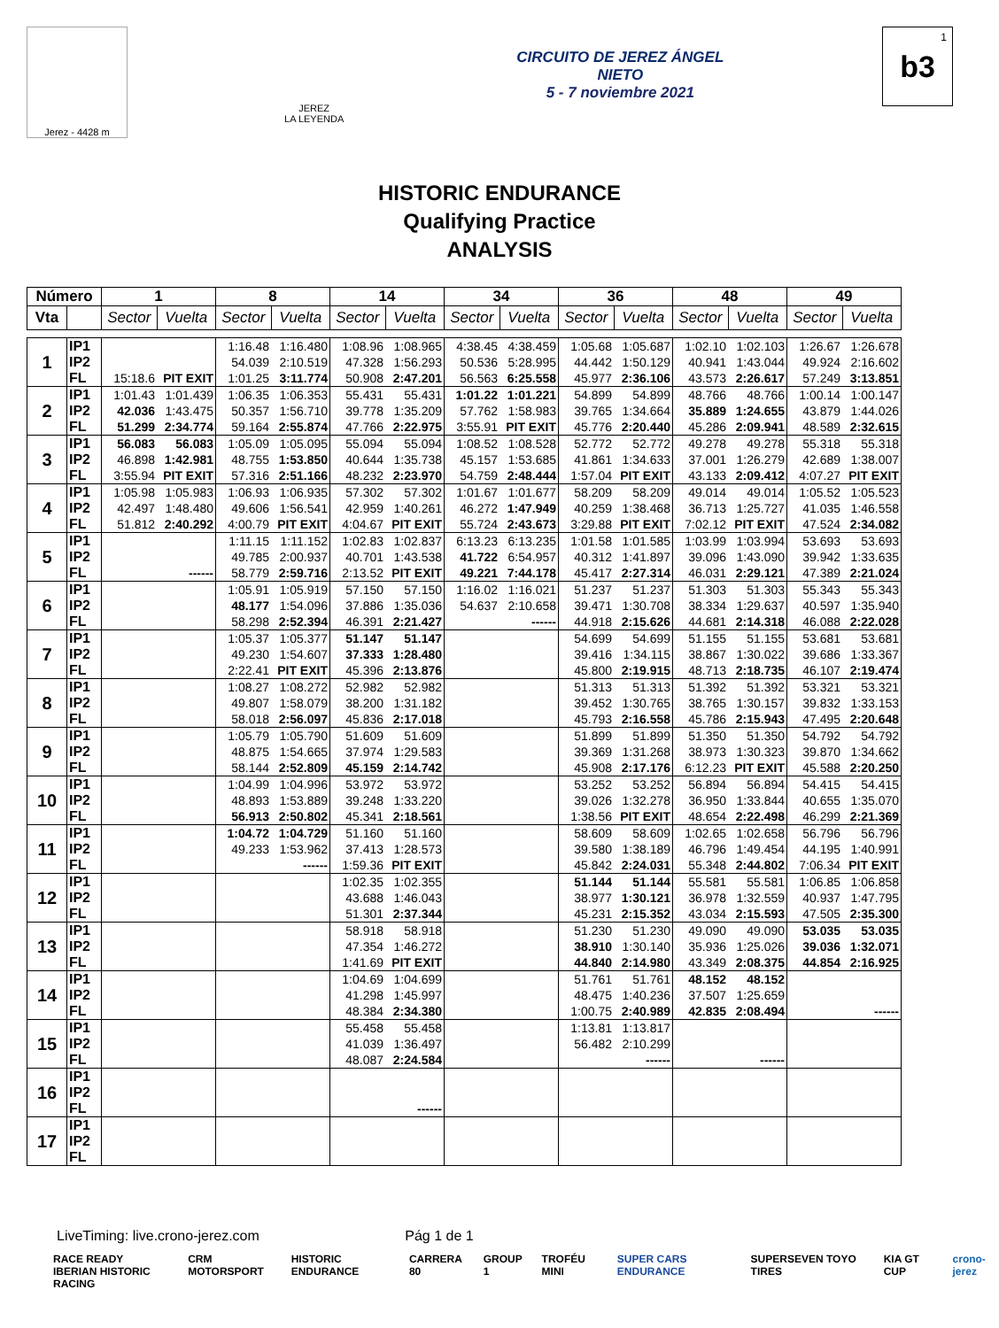Jerez - 4428 m
JEREZ
LA LEYENDA
CIRCUITO DE JEREZ ÁNGEL NIETO
5 - 7 noviembre 2021
b3<sup>1</sup>
HISTORIC ENDURANCE
Qualifying Practice
ANALYSIS
| Número | | 1 | | 8 | | 14 | | 34 | | 36 | | 48 | | 49 | |
| --- | --- | --- | --- | --- | --- | --- | --- | --- | --- | --- | --- | --- | --- | --- | --- |
| Vta | | Sector | Vuelta | Sector | Vuelta | Sector | Vuelta | Sector | Vuelta | Sector | Vuelta | Sector | Vuelta | Sector | Vuelta |
| 1 | IP1 | | | 1:16.48 | 1:16.480 | 1:08.96 | 1:08.965 | 4:38.45 | 4:38.459 | 1:05.68 | 1:05.687 | 1:02.10 | 1:02.103 | 1:26.67 | 1:26.678 |
| | IP2 | | | 54.039 | 2:10.519 | 47.328 | 1:56.293 | 50.536 | 5:28.995 | 44.442 | 1:50.129 | 40.941 | 1:43.044 | 49.924 | 2:16.602 |
| | FL | 15:18.6 | PIT EXIT | 1:01.25 | 3:11.774 | 50.908 | 2:47.201 | 56.563 | 6:25.558 | 45.977 | 2:36.106 | 43.573 | 2:26.617 | 57.249 | 3:13.851 |
| 2 | IP1 | 1:01.43 | 1:01.439 | 1:06.35 | 1:06.353 | 55.431 | 55.431 | 1:01.22 | 1:01.221 | 54.899 | 54.899 | 48.766 | 48.766 | 1:00.14 | 1:00.147 |
| | IP2 | 42.036 | 1:43.475 | 50.357 | 1:56.710 | 39.778 | 1:35.209 | 57.762 | 1:58.983 | 39.765 | 1:34.664 | 35.889 | 1:24.655 | 43.879 | 1:44.026 |
| | FL | 51.299 | 2:34.774 | 59.164 | 2:55.874 | 47.766 | 2:22.975 | 3:55.91 | PIT EXIT | 45.776 | 2:20.440 | 45.286 | 2:09.941 | 48.589 | 2:32.615 |
| 3 | IP1 | 56.083 | 56.083 | 1:05.09 | 1:05.095 | 55.094 | 55.094 | 1:08.52 | 1:08.528 | 52.772 | 52.772 | 49.278 | 49.278 | 55.318 | 55.318 |
| | IP2 | 46.898 | 1:42.981 | 48.755 | 1:53.850 | 40.644 | 1:35.738 | 45.157 | 1:53.685 | 41.861 | 1:34.633 | 37.001 | 1:26.279 | 42.689 | 1:38.007 |
| | FL | 3:55.94 | PIT EXIT | 57.316 | 2:51.166 | 48.232 | 2:23.970 | 54.759 | 2:48.444 | 1:57.04 | PIT EXIT | 43.133 | 2:09.412 | 4:07.27 | PIT EXIT |
| 4 | IP1 | 1:05.98 | 1:05.983 | 1:06.93 | 1:06.935 | 57.302 | 57.302 | 1:01.67 | 1:01.677 | 58.209 | 58.209 | 49.014 | 49.014 | 1:05.52 | 1:05.523 |
| | IP2 | 42.497 | 1:48.480 | 49.606 | 1:56.541 | 42.959 | 1:40.261 | 46.272 | 1:47.949 | 40.259 | 1:38.468 | 36.713 | 1:25.727 | 41.035 | 1:46.558 |
| | FL | 51.812 | 2:40.292 | 4:00.79 | PIT EXIT | 4:04.67 | PIT EXIT | 55.724 | 2:43.673 | 3:29.88 | PIT EXIT | 7:02.12 | PIT EXIT | 47.524 | 2:34.082 |
| 5 | IP1 | | | 1:11.15 | 1:11.152 | 1:02.83 | 1:02.837 | 6:13.23 | 6:13.235 | 1:01.58 | 1:01.585 | 1:03.99 | 1:03.994 | 53.693 | 53.693 |
| | IP2 | | | 49.785 | 2:00.937 | 40.701 | 1:43.538 | 41.722 | 6:54.957 | 40.312 | 1:41.897 | 39.096 | 1:43.090 | 39.942 | 1:33.635 |
| | FL | | ------ | 58.779 | 2:59.716 | 2:13.52 | PIT EXIT | 49.221 | 7:44.178 | 45.417 | 2:27.314 | 46.031 | 2:29.121 | 47.389 | 2:21.024 |
| 6 | IP1 | | | 1:05.91 | 1:05.919 | 57.150 | 57.150 | 1:16.02 | 1:16.021 | 51.237 | 51.237 | 51.303 | 51.303 | 55.343 | 55.343 |
| | IP2 | | | 48.177 | 1:54.096 | 37.886 | 1:35.036 | 54.637 | 2:10.658 | 39.471 | 1:30.708 | 38.334 | 1:29.637 | 40.597 | 1:35.940 |
| | FL | | | 58.298 | 2:52.394 | 46.391 | 2:21.427 | | ------ | 44.918 | 2:15.626 | 44.681 | 2:14.318 | 46.088 | 2:22.028 |
| 7 | IP1 | | | 1:05.37 | 1:05.377 | 51.147 | 51.147 | | | 54.699 | 54.699 | 51.155 | 51.155 | 53.681 | 53.681 |
| | IP2 | | | 49.230 | 1:54.607 | 37.333 | 1:28.480 | | | 39.416 | 1:34.115 | 38.867 | 1:30.022 | 39.686 | 1:33.367 |
| | FL | | | 2:22.41 | PIT EXIT | 45.396 | 2:13.876 | | | 45.800 | 2:19.915 | 48.713 | 2:18.735 | 46.107 | 2:19.474 |
| 8 | IP1 | | | 1:08.27 | 1:08.272 | 52.982 | 52.982 | | | 51.313 | 51.313 | 51.392 | 51.392 | 53.321 | 53.321 |
| | IP2 | | | 49.807 | 1:58.079 | 38.200 | 1:31.182 | | | 39.452 | 1:30.765 | 38.765 | 1:30.157 | 39.832 | 1:33.153 |
| | FL | | | 58.018 | 2:56.097 | 45.836 | 2:17.018 | | | 45.793 | 2:16.558 | 45.786 | 2:15.943 | 47.495 | 2:20.648 |
| 9 | IP1 | | | 1:05.79 | 1:05.790 | 51.609 | 51.609 | | | 51.899 | 51.899 | 51.350 | 51.350 | 54.792 | 54.792 |
| | IP2 | | | 48.875 | 1:54.665 | 37.974 | 1:29.583 | | | 39.369 | 1:31.268 | 38.973 | 1:30.323 | 39.870 | 1:34.662 |
| | FL | | | 58.144 | 2:52.809 | 45.159 | 2:14.742 | | | 45.908 | 2:17.176 | 6:12.23 | PIT EXIT | 45.588 | 2:20.250 |
| 10 | IP1 | | | 1:04.99 | 1:04.996 | 53.972 | 53.972 | | | 53.252 | 53.252 | 56.894 | 56.894 | 54.415 | 54.415 |
| | IP2 | | | 48.893 | 1:53.889 | 39.248 | 1:33.220 | | | 39.026 | 1:32.278 | 36.950 | 1:33.844 | 40.655 | 1:35.070 |
| | FL | | | 56.913 | 2:50.802 | 45.341 | 2:18.561 | | | 1:38.56 | PIT EXIT | 48.654 | 2:22.498 | 46.299 | 2:21.369 |
| 11 | IP1 | | | 1:04.72 | 1:04.729 | 51.160 | 51.160 | | | 58.609 | 58.609 | 1:02.65 | 1:02.658 | 56.796 | 56.796 |
| | IP2 | | | 49.233 | 1:53.962 | 37.413 | 1:28.573 | | | 39.580 | 1:38.189 | 46.796 | 1:49.454 | 44.195 | 1:40.991 |
| | FL | | | | ------ | 1:59.36 | PIT EXIT | | | 45.842 | 2:24.031 | 55.348 | 2:44.802 | 7:06.34 | PIT EXIT |
| 12 | IP1 | | | | | 1:02.35 | 1:02.355 | | | 51.144 | 51.144 | 55.581 | 55.581 | 1:06.85 | 1:06.858 |
| | IP2 | | | | | 43.688 | 1:46.043 | | | 38.977 | 1:30.121 | 36.978 | 1:32.559 | 40.937 | 1:47.795 |
| | FL | | | | | 51.301 | 2:37.344 | | | 45.231 | 2:15.352 | 43.034 | 2:15.593 | 47.505 | 2:35.300 |
| 13 | IP1 | | | | | 58.918 | 58.918 | | | 51.230 | 51.230 | 49.090 | 49.090 | 53.035 | 53.035 |
| | IP2 | | | | | 47.354 | 1:46.272 | | | 38.910 | 1:30.140 | 35.936 | 1:25.026 | 39.036 | 1:32.071 |
| | FL | | | | | 1:41.69 | PIT EXIT | | | 44.840 | 2:14.980 | 43.349 | 2:08.375 | 44.854 | 2:16.925 |
| 14 | IP1 | | | | | 1:04.69 | 1:04.699 | | | 51.761 | 51.761 | 48.152 | 48.152 | | |
| | IP2 | | | | | 41.298 | 1:45.997 | | | 48.475 | 1:40.236 | 37.507 | 1:25.659 | | |
| | FL | | | | | 48.384 | 2:34.380 | | | 1:00.75 | 2:40.989 | 42.835 | 2:08.494 | | ------ |
| 15 | IP1 | | | | | 55.458 | 55.458 | | | 1:13.81 | 1:13.817 | | | | |
| | IP2 | | | | | 41.039 | 1:36.497 | | | 56.482 | 2:10.299 | | | | |
| | FL | | | | | 48.087 | 2:24.584 | | | | ------ | | ------ | | |
| 16 | IP1 | | | | | | | | | | | | | | |
| | IP2 | | | | | | | | | | | | | | |
| | FL | | | | | | ------ | | | | | | | | |
| 17 | IP1 | | | | | | | | | | | | | | |
| | IP2 | | | | | | | | | | | | | | |
| | FL | | | | | | | | | | | | | | |
LiveTiming: live.crono-jerez.com Pág 1 de 1
RACE READY
IBERIAN HISTORIC RACING CRM MOTORSPORT HISTORIC ENDURANCE CARRERA 80 GROUP 1 TROFÉU MINI SUPER CARS ENDURANCE SUPERSEVEN TOYO TIRES KIA GT CUP crono-jerez